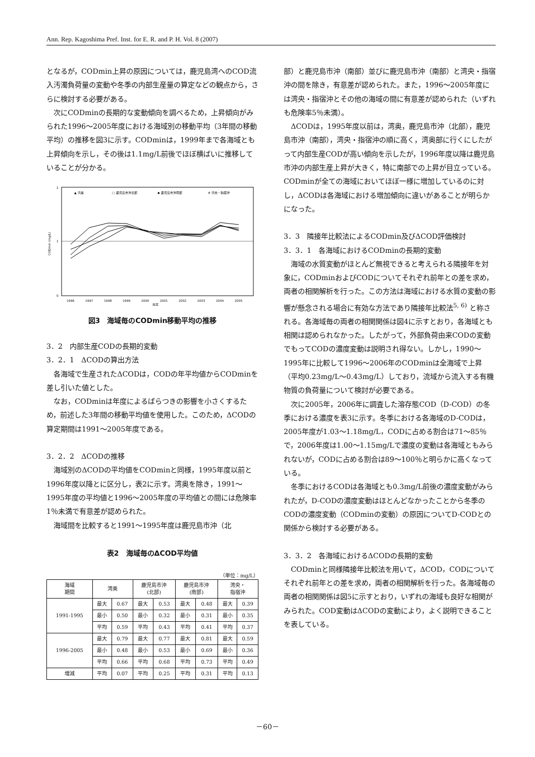Ann. Rep. Kagoshima Pref. Inst. for E. R. and P. H. Vol. 8 (2007)
となるが，CODmin上昇の原因については，鹿児島湾へのCOD流入汚濁負荷量の変動や冬季の内部生産量の算定などの観点から，さらに検討する必要がある。
次にCODminの長期的な変動傾向を調べるため，上昇傾向がみられた1996～2005年度における海域別の移動平均（3年間の移動平均）の推移を図3に示す。CODminは，1999年まで各海域とも上昇傾向を示し，その後は1.1mg/L前後でほぼ横ばいに推移していることが分かる。
2
1
0
CODmin (mg/L)
▲ 湾奥
□ 鹿児島市沖北部
◆ 鹿児島市沖南部
# 湾央・指宿沖
1996
1997
1998
1999
2000
2001
2002
2003
2004
2005
年度
図3　海域毎のCODmin移動平均の推移
3．2　内部生産CODの長期的変動
3．2．1　ΔCODの算出方法
各海域で生産されたΔCODは，CODの年平均値からCODminを差し引いた値とした。
なお，CODminは年度によるばらつきの影響を小さくするため，前述した3年間の移動平均値を使用した。このため，ΔCODの算定期間は1991～2005年度である。
3．2．2　ΔCODの推移
海域別のΔCODの平均値をCODminと同様，1995年度以前と1996年度以降とに区分し，表2に示す。湾奥を除き，1991～1995年度の平均値と1996～2005年度の平均値との間には危険率1％未満で有意差が認められた。
海域間を比較すると1991～1995年度は鹿児島市沖（北
表2　海域毎のΔCOD平均値
（単位：mg/L）
| 海域 期間 | 湾奥 | | 鹿児島市沖 (北部) | | 鹿児島市沖 (南部) | | 湾央・ 指宿沖 | |
| --- | --- | --- | --- | --- | --- | --- | --- | --- |
| 1991-1995 | 最大 | 0.67 | 最大 | 0.53 | 最大 | 0.48 | 最大 | 0.39 |
| | 最小 | 0.50 | 最小 | 0.32 | 最小 | 0.31 | 最小 | 0.35 |
| | 平均 | 0.59 | 平均 | 0.43 | 平均 | 0.41 | 平均 | 0.37 |
| 1996-2005 | 最大 | 0.79 | 最大 | 0.77 | 最大 | 0.81 | 最大 | 0.59 |
| | 最小 | 0.48 | 最小 | 0.53 | 最小 | 0.69 | 最小 | 0.36 |
| | 平均 | 0.66 | 平均 | 0.68 | 平均 | 0.73 | 平均 | 0.49 |
| 増減 | 平均 | 0.07 | 平均 | 0.25 | 平均 | 0.31 | 平均 | 0.13 |
部）と鹿児島市沖（南部）並びに鹿児島市沖（南部）と湾央・指宿沖の間を除き，有意差が認められた。また，1996～2005年度には湾央・指宿沖とその他の海域の間に有意差が認められた（いずれも危険率5％未満）。
ΔCODは，1995年度以前は，湾奥，鹿児島市沖（北部），鹿児島市沖（南部），湾央・指宿沖の順に高く，湾奥部に行くにしたがって内部生産CODが高い傾向を示したが，1996年度以降は鹿児島市沖の内部生産上昇が大きく，特に南部での上昇が目立っている。CODminが全ての海域においてほぼ一様に増加しているのに対し，ΔCODは各海域における増加傾向に違いがあることが明らかになった。
3．3　隣接年比較法によるCODmin及びΔCOD評価検討
3．3．1　各海域におけるCODminの長期的変動
海域の水質変動がほとんど無視できると考えられる隣接年を対象に，CODminおよびCODについてそれぞれ前年との差を求め，両者の相関解析を行った。この方法は海域における水質の変動の影響が懸念される場合に有効な方法であり隣接年比較法<sup>5, 6)</sup> と称される。各海域毎の両者の相関関係は図4に示すとおり，各海域とも相関は認められなかった。したがって，外部負荷由来CODの変動でもってCODの濃度変動は説明され得ない。しかし，1990～1995年に比較して1996～2006年のCODminは全海域で上昇（平均0.23mg/L～0.43mg/L）しており，流域から流入する有機物質の負荷量について検討が必要である。
次に2005年，2006年に調査した溶存態COD（D-COD）の冬季における濃度を表3に示す。冬季における各海域のD-CODは，2005年度が1.03～1.18mg/L，CODに占める割合は71～85％で，2006年度は1.00～1.15mg/Lで濃度の変動は各海域ともみられないが，CODに占める割合は89～100％と明らかに高くなっている。
冬季におけるCODは各海域とも0.3mg/L前後の濃度変動がみられたが，D-CODの濃度変動はほとんどなかったことから冬季のCODの濃度変動（CODminの変動）の原因についてD-CODとの関係から検討する必要がある。
3．3．2　各海域におけるΔCODの長期的変動
CODminと同様隣接年比較法を用いて，ΔCOD，CODについてそれぞれ前年との差を求め，両者の相関解析を行った。各海域毎の両者の相関関係は図5に示すとおり，いずれの海域も良好な相関がみられた。COD変動はΔCODの変動により，よく説明できることを表している。
－60－